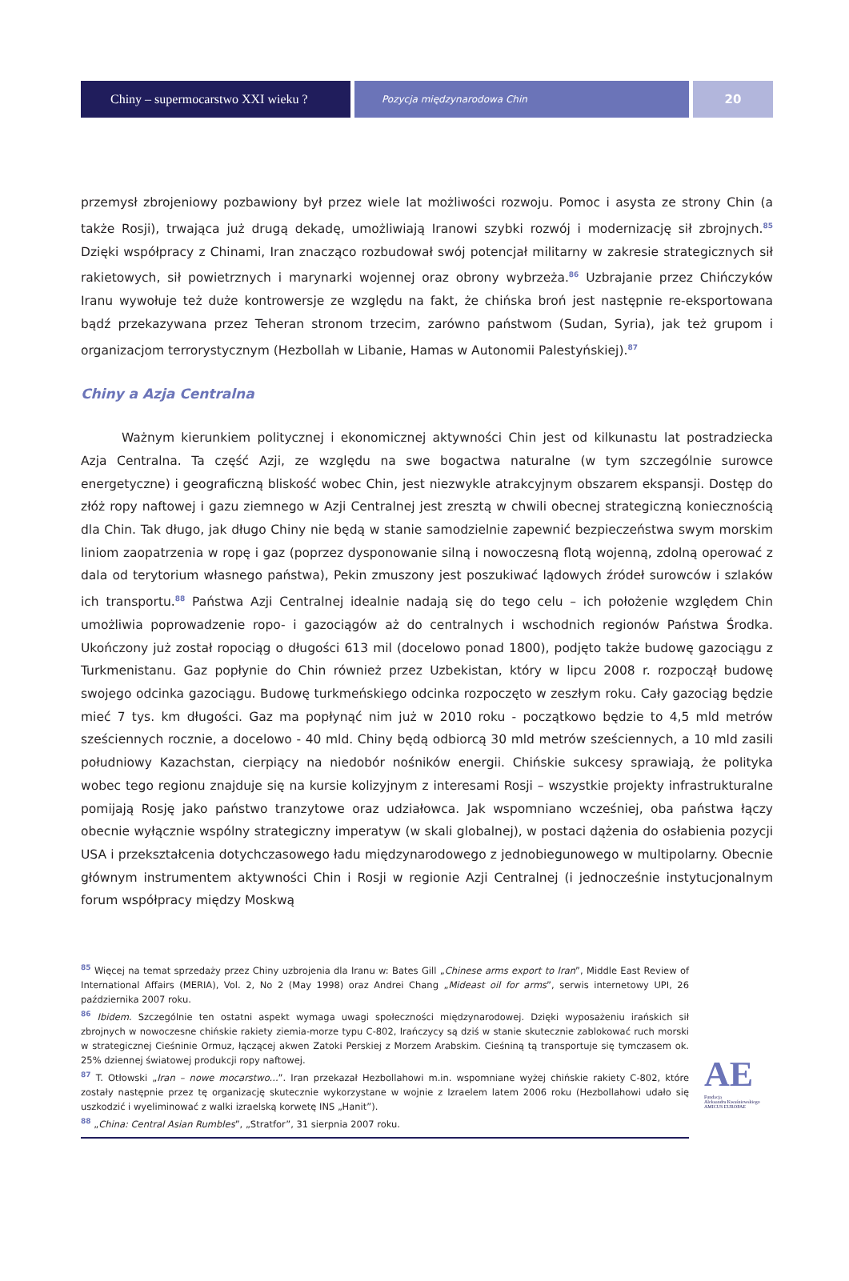Chiny – supermocarstwo XXI wieku ?
Pozycja międzynarodowa Chin
20
przemysł zbrojeniowy pozbawiony był przez wiele lat możliwości rozwoju. Pomoc i asysta ze strony Chin (a także Rosji), trwająca już drugą dekadę, umożliwiają Iranowi szybki rozwój i modernizację sił zbrojnych.<sup>85</sup> Dzięki współpracy z Chinami, Iran znacząco rozbudował swój potencjał militarny w zakresie strategicznych sił rakietowych, sił powietrznych i marynarki wojennej oraz obrony wybrzeża.<sup>86</sup> Uzbrajanie przez Chińczyków Iranu wywołuje też duże kontrowersje ze względu na fakt, że chińska broń jest następnie re-eksportowana bądź przekazywana przez Teheran stronom trzecim, zarówno państwom (Sudan, Syria), jak też grupom i organizacjom terrorystycznym (Hezbollah w Libanie, Hamas w Autonomii Palestyńskiej).<sup>87</sup>
Chiny a Azja Centralna
Ważnym kierunkiem politycznej i ekonomicznej aktywności Chin jest od kilkunastu lat postradziecka Azja Centralna. Ta część Azji, ze względu na swe bogactwa naturalne (w tym szczególnie surowce energetyczne) i geograficzną bliskość wobec Chin, jest niezwykle atrakcyjnym obszarem ekspansji. Dostęp do złóż ropy naftowej i gazu ziemnego w Azji Centralnej jest zresztą w chwili obecnej strategiczną koniecznością dla Chin. Tak długo, jak długo Chiny nie będą w stanie samodzielnie zapewnić bezpieczeństwa swym morskim liniom zaopatrzenia w ropę i gaz (poprzez dysponowanie silną i nowoczesną flotą wojenną, zdolną operować z dala od terytorium własnego państwa), Pekin zmuszony jest poszukiwać lądowych źródeł surowców i szlaków ich transportu.<sup>88</sup> Państwa Azji Centralnej idealnie nadają się do tego celu – ich położenie względem Chin umożliwia poprowadzenie ropo- i gazociągów aż do centralnych i wschodnich regionów Państwa Środka. Ukończony już został ropociąg o długości 613 mil (docelowo ponad 1800), podjęto także budowę gazociągu z Turkmenistanu. Gaz popłynie do Chin również przez Uzbekistan, który w lipcu 2008 r. rozpoczął budowę swojego odcinka gazociągu. Budowę turkmeńskiego odcinka rozpoczęto w zeszłym roku. Cały gazociąg będzie mieć 7 tys. km długości. Gaz ma popłynąć nim już w 2010 roku - początkowo będzie to 4,5 mld metrów sześciennych rocznie, a docelowo - 40 mld. Chiny będą odbiorcą 30 mld metrów sześciennych, a 10 mld zasili południowy Kazachstan, cierpiący na niedobór nośników energii. Chińskie sukcesy sprawiają, że polityka wobec tego regionu znajduje się na kursie kolizyjnym z interesami Rosji – wszystkie projekty infrastrukturalne pomijają Rosję jako państwo tranzytowe oraz udziałowca. Jak wspomniano wcześniej, oba państwa łączy obecnie wyłącznie wspólny strategiczny imperatyw (w skali globalnej), w postaci dążenia do osłabienia pozycji USA i przekształcenia dotychczasowego ładu międzynarodowego z jednobiegunowego w multipolarny. Obecnie głównym instrumentem aktywności Chin i Rosji w regionie Azji Centralnej (i jednocześnie instytucjonalnym forum współpracy między Moskwą
<sup>85</sup> Więcej na temat sprzedaży przez Chiny uzbrojenia dla Iranu w: Bates Gill „Chinese arms export to Iran”, Middle East Review of International Affairs (MERIA), Vol. 2, No 2 (May 1998) oraz Andrei Chang „Mideast oil for arms”, serwis internetowy UPI, 26 października 2007 roku.
<sup>86</sup> Ibidem. Szczególnie ten ostatni aspekt wymaga uwagi społeczności międzynarodowej. Dzięki wyposażeniu irańskich sił zbrojnych w nowoczesne chińskie rakiety ziemia-morze typu C-802, Irańczycy są dziś w stanie skutecznie zablokować ruch morski w strategicznej Cieśninie Ormuz, łączącej akwen Zatoki Perskiej z Morzem Arabskim. Cieśniną tą transportuje się tymczasem ok. 25% dziennej światowej produkcji ropy naftowej.
<sup>87</sup> T. Otłowski „Iran – nowe mocarstwo...”. Iran przekazał Hezbollahowi m.in. wspomniane wyżej chińskie rakiety C-802, które zostały następnie przez tę organizację skutecznie wykorzystane w wojnie z Izraelem latem 2006 roku (Hezbollahowi udało się uszkodzić i wyeliminować z walki izraelską korwetę INS „Hanit”).
<sup>88</sup> „China: Central Asian Rumbles”, „Stratfor”, 31 sierpnia 2007 roku.
AE
Fundacja
Aleksandra Kwaśniewskiego
AMICUS EUROPAE